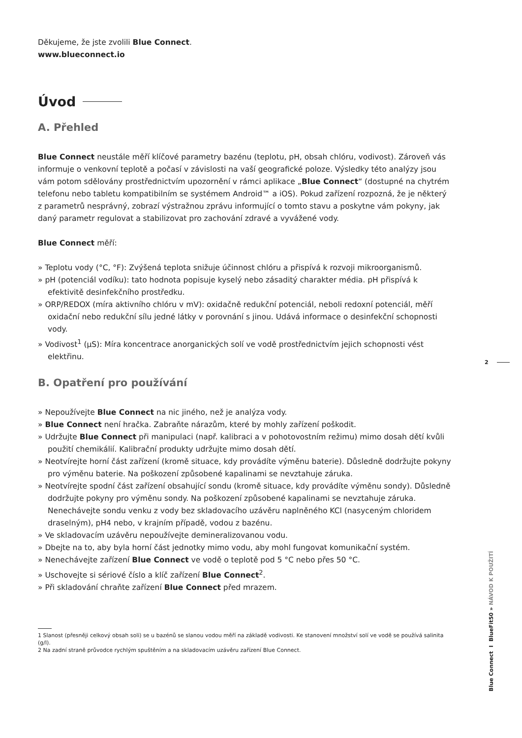Děkujeme, že jste zvolili Blue Connect.
www.blueconnect.io
Úvod
A. Přehled
Blue Connect neustále měří klíčové parametry bazénu (teplotu, pH, obsah chlóru, vodivost). Zároveň vás informuje o venkovní teplotě a počasí v závislosti na vaší geografické poloze. Výsledky této analýzy jsou vám potom sdělovány prostřednictvím upozornění v rámci aplikace „Blue Connect“ (dostupné na chytrém telefonu nebo tabletu kompatibilním se systémem Android™ a iOS). Pokud zařízení rozpozná, že je některý z parametrů nesprávný, zobrazí výstražnou zprávu informující o tomto stavu a poskytne vám pokyny, jak daný parametr regulovat a stabilizovat pro zachování zdravé a vyvážené vody.
Blue Connect měří:
» Teplotu vody (°C, °F): Zvýšená teplota snižuje účinnost chlóru a přispívá k rozvoji mikroorganismů.
» pH (potenciál vodíku): tato hodnota popisuje kyselý nebo zásaditý charakter média. pH přispívá k efektivitě desinfekčního prostředku.
» ORP/REDOX (míra aktivního chlóru v mV): oxidačně redukční potenciál, neboli redoxní potenciál, měří oxidační nebo redukční sílu jedné látky v porovnání s jinou. Udává informace o desinfekční schopnosti vody.
» Vodivost<sup>1</sup> (µS): Míra koncentrace anorganických solí ve vodě prostřednictvím jejich schopnosti vést elektřinu.
B. Opatření pro používání
» Nepoužívejte Blue Connect na nic jiného, než je analýza vody.
» Blue Connect není hračka. Zabraňte nárazům, které by mohly zařízení poškodit.
» Udržujte Blue Connect při manipulaci (např. kalibraci a v pohotovostním režimu) mimo dosah dětí kvůli použití chemikálií. Kalibrační produkty udržujte mimo dosah dětí.
» Neotvírejte horní část zařízení (kromě situace, kdy provádíte výměnu baterie). Důsledně dodržujte pokyny pro výměnu baterie. Na poškození způsobené kapalinami se nevztahuje záruka.
» Neotvírejte spodní část zařízení obsahující sondu (kromě situace, kdy provádíte výměnu sondy). Důsledně dodržujte pokyny pro výměnu sondy. Na poškození způsobené kapalinami se nevztahuje záruka.
Nenechávejte sondu venku z vody bez skladovacího uzávěru naplněného KCl (nasyceným chloridem draselným), pH4 nebo, v krajním případě, vodou z bazénu.
» Ve skladovacím uzávěru nepoužívejte demineralizovanou vodu.
» Dbejte na to, aby byla horní část jednotky mimo vodu, aby mohl fungovat komunikační systém.
» Nenechávejte zařízení Blue Connect ve vodě o teplotě pod 5 °C nebo přes 50 °C.
» Uschovejte si sériové číslo a klíč zařízení Blue Connect<sup>2</sup>.
» Při skladování chraňte zařízení Blue Connect před mrazem.
1 Slanost (přesněji celkový obsah soli) se u bazénů se slanou vodou měří na základě vodivosti. Ke stanovení množství solí ve vodě se používá salinita (g/l).
2 Na zadní straně průvodce rychlým spuštěním a na skladovacím uzávěru zařízení Blue Connect.
2
Blue Connect I BlueFit50 » NÁVOD K POUŽITÍ